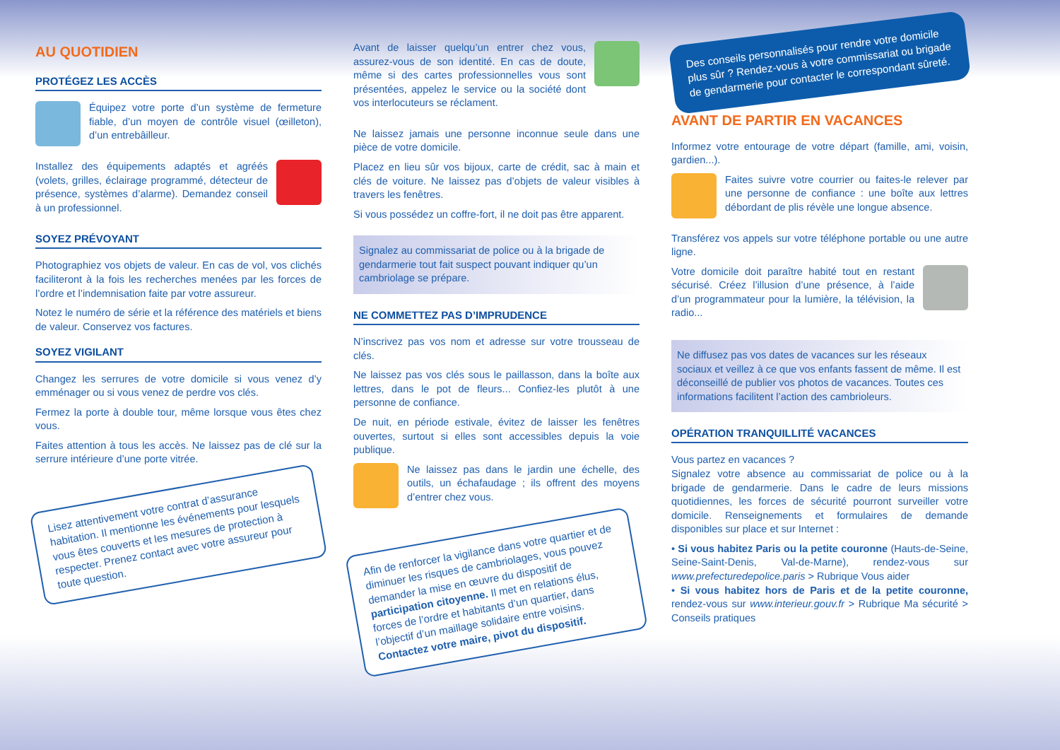AU QUOTIDIEN
PROTÉGEZ LES ACCÈS
Équipez votre porte d’un système de fermeture fiable, d’un moyen de contrôle visuel (œilleton), d’un entrebâilleur.
Installez des équipements adaptés et agréés (volets, grilles, éclairage programmé, détecteur de présence, systèmes d’alarme). Demandez conseil à un professionnel.
SOYEZ PRÉVOYANT
Photographiez vos objets de valeur. En cas de vol, vos clichés faciliteront à la fois les recherches menées par les forces de l’ordre et l’indemnisation faite par votre assureur.
Notez le numéro de série et la référence des matériels et biens de valeur. Conservez vos factures.
SOYEZ VIGILANT
Changez les serrures de votre domicile si vous venez d’y emménager ou si vous venez de perdre vos clés.
Fermez la porte à double tour, même lorsque vous êtes chez vous.
Faites attention à tous les accès. Ne laissez pas de clé sur la serrure intérieure d’une porte vitrée.
Lisez attentivement votre contrat d’assurance habitation. Il mentionne les événements pour lesquels vous êtes couverts et les mesures de protection à respecter. Prenez contact avec votre assureur pour toute question.
Avant de laisser quelqu’un entrer chez vous, assurez-vous de son identité. En cas de doute, même si des cartes professionnelles vous sont présentées, appelez le service ou la société dont vos interlocuteurs se réclament.
Ne laissez jamais une personne inconnue seule dans une pièce de votre domicile.
Placez en lieu sûr vos bijoux, carte de crédit, sac à main et clés de voiture. Ne laissez pas d’objets de valeur visibles à travers les fenêtres.
Si vous possédez un coffre-fort, il ne doit pas être apparent.
Signalez au commissariat de police ou à la brigade de gendarmerie tout fait suspect pouvant indiquer qu’un cambriolage se prépare.
NE COMMETTEZ PAS D’IMPRUDENCE
N’inscrivez pas vos nom et adresse sur votre trousseau de clés.
Ne laissez pas vos clés sous le paillasson, dans la boîte aux lettres, dans le pot de fleurs... Confiez-les plutôt à une personne de confiance.
De nuit, en période estivale, évitez de laisser les fenêtres ouvertes, surtout si elles sont accessibles depuis la voie publique.
Ne laissez pas dans le jardin une échelle, des outils, un échafaudage ; ils offrent des moyens d’entrer chez vous.
Afin de renforcer la vigilance dans votre quartier et de diminuer les risques de cambriolages, vous pouvez demander la mise en œuvre du dispositif de participation citoyenne. Il met en relations élus, forces de l’ordre et habitants d’un quartier, dans l’objectif d’un maillage solidaire entre voisins. Contactez votre maire, pivot du dispositif.
Des conseils personnalisés pour rendre votre domicile plus sûr ? Rendez-vous à votre commissariat ou brigade de gendarmerie pour contacter le correspondant sûreté.
AVANT DE PARTIR EN VACANCES
Informez votre entourage de votre départ (famille, ami, voisin, gardien...).
Faites suivre votre courrier ou faites-le relever par une personne de confiance : une boîte aux lettres débordant de plis révèle une longue absence.
Transférez vos appels sur votre téléphone portable ou une autre ligne.
Votre domicile doit paraître habité tout en restant sécurisé. Créez l’illusion d’une présence, à l’aide d’un programmateur pour la lumière, la télévision, la radio...
Ne diffusez pas vos dates de vacances sur les réseaux sociaux et veillez à ce que vos enfants fassent de même. Il est déconseillé de publier vos photos de vacances. Toutes ces informations facilitent l’action des cambrioleurs.
OPÉRATION TRANQUILLITÉ VACANCES
Vous partez en vacances ?
Signalez votre absence au commissariat de police ou à la brigade de gendarmerie. Dans le cadre de leurs missions quotidiennes, les forces de sécurité pourront surveiller votre domicile. Renseignements et formulaires de demande disponibles sur place et sur Internet :
• Si vous habitez Paris ou la petite couronne (Hauts-de-Seine, Seine-Saint-Denis, Val-de-Marne), rendez-vous sur www.prefecturedepolice.paris > Rubrique Vous aider
• Si vous habitez hors de Paris et de la petite couronne, rendez-vous sur www.interieur.gouv.fr > Rubrique Ma sécurité > Conseils pratiques